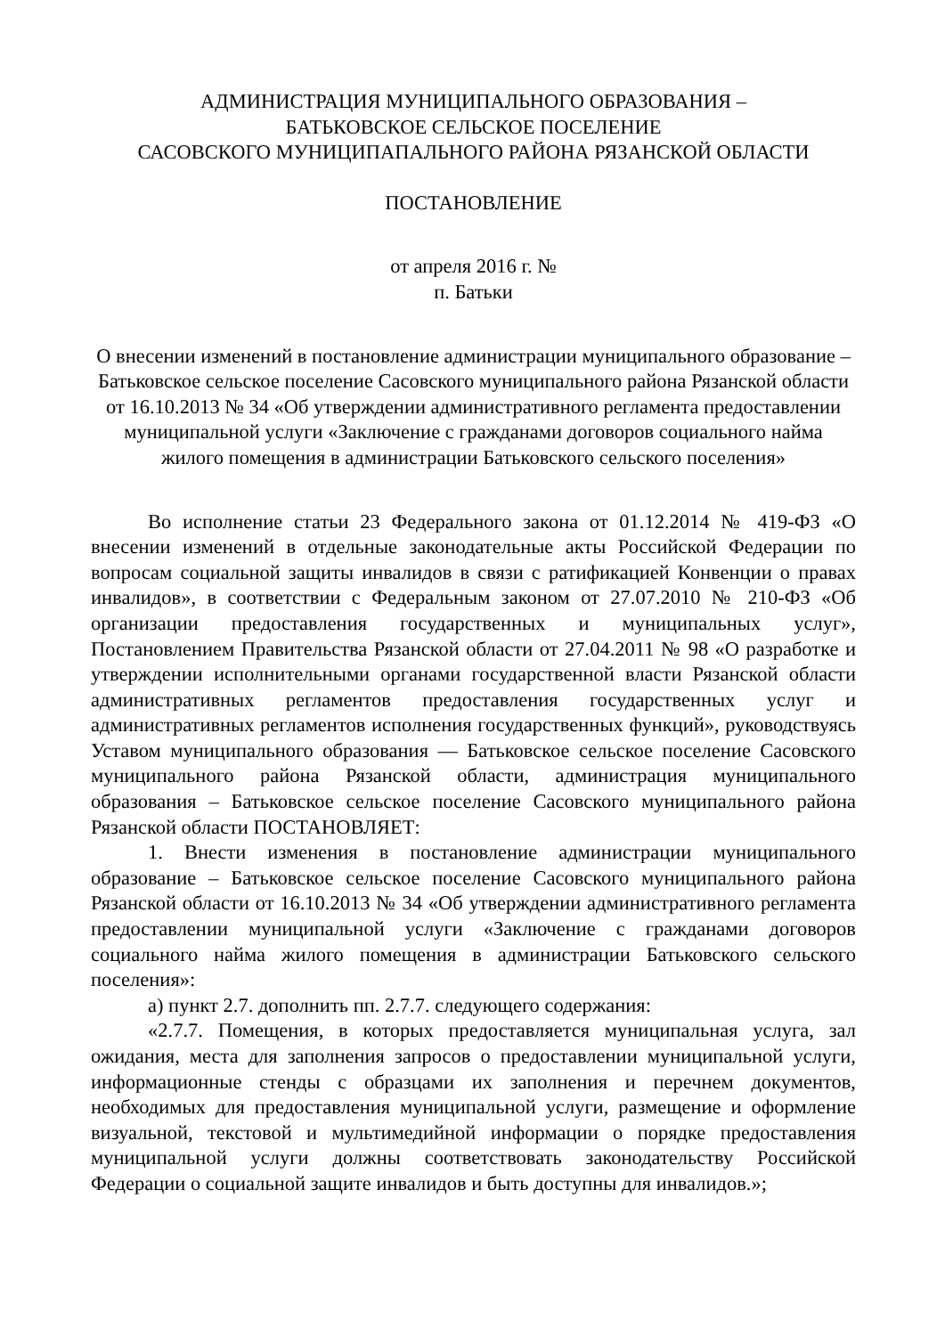АДМИНИСТРАЦИЯ МУНИЦИПАЛЬНОГО ОБРАЗОВАНИЯ –
БАТЬКОВСКОЕ СЕЛЬСКОЕ ПОСЕЛЕНИЕ
САСОВСКОГО МУНИЦИПАПАЛЬНОГО РАЙОНА РЯЗАНСКОЙ ОБЛАСТИ
ПОСТАНОВЛЕНИЕ
от апреля 2016 г. №
п. Батьки
О внесении изменений в постановление администрации муниципального образование – Батьковское сельское поселение Сасовского муниципального района Рязанской области от 16.10.2013 № 34 «Об утверждении административного регламента предоставлении муниципальной услуги «Заключение с гражданами договоров социального найма жилого помещения в администрации Батьковского сельского поселения»
Во исполнение статьи 23 Федерального закона от 01.12.2014 № 419-ФЗ «О внесении изменений в отдельные законодательные акты Российской Федерации по вопросам социальной защиты инвалидов в связи с ратификацией Конвенции о правах инвалидов», в соответствии с Федеральным законом от 27.07.2010 № 210-ФЗ «Об организации предоставления государственных и муниципальных услуг», Постановлением Правительства Рязанской области от 27.04.2011 № 98 «О разработке и утверждении исполнительными органами государственной власти Рязанской области административных регламентов предоставления государственных услуг и административных регламентов исполнения государственных функций», руководствуясь Уставом муниципального образования — Батьковское сельское поселение Сасовского муниципального района Рязанской области, администрация муниципального образования – Батьковское сельское поселение Сасовского муниципального района Рязанской области ПОСТАНОВЛЯЕТ:
1. Внести изменения в постановление администрации муниципального образование – Батьковское сельское поселение Сасовского муниципального района Рязанской области от 16.10.2013 № 34 «Об утверждении административного регламента предоставлении муниципальной услуги «Заключение с гражданами договоров социального найма жилого помещения в администрации Батьковского сельского поселения»:
а) пункт 2.7. дополнить пп. 2.7.7. следующего содержания:
«2.7.7. Помещения, в которых предоставляется муниципальная услуга, зал ожидания, места для заполнения запросов о предоставлении муниципальной услуги, информационные стенды с образцами их заполнения и перечнем документов, необходимых для предоставления муниципальной услуги, размещение и оформление визуальной, текстовой и мультимедийной информации о порядке предоставления муниципальной услуги должны соответствовать законодательству Российской Федерации о социальной защите инвалидов и быть доступны для инвалидов.»;